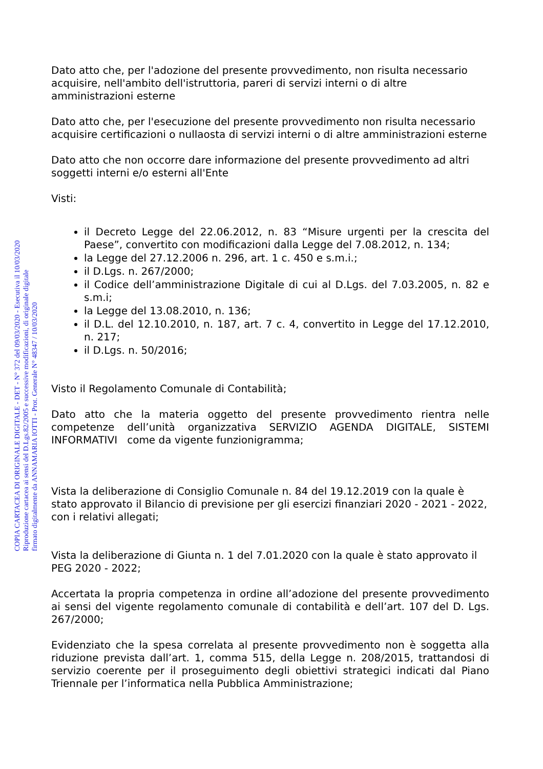COPIA CARTACEA DI ORIGINALE DIGITALE - DET - N° 372 del 09/03/2020 - Esecutiva il 10/03/2020
Riproduzione cartacea ai sensi del D.Lgs.82/2005 e successive modificazioni, di originale digitale
firmato digitalmente da ANNAMARIA IOTTI - Prot. Generale N° 48347 / 10/03/2020
Dato atto che, per l'adozione del presente provvedimento, non risulta necessario acquisire, nell'ambito dell'istruttoria, pareri di servizi interni o di altre amministrazioni esterne
Dato atto che, per l'esecuzione del presente provvedimento non risulta necessario acquisire certificazioni o nullaosta di servizi interni o di altre amministrazioni esterne
Dato atto che non occorre dare informazione del presente provvedimento ad altri soggetti interni e/o esterni all'Ente
Visti:
il Decreto Legge del 22.06.2012, n. 83 “Misure urgenti per la crescita del Paese”, convertito con modificazioni dalla Legge del 7.08.2012, n. 134;
la Legge del 27.12.2006 n. 296, art. 1 c. 450 e s.m.i.;
il D.Lgs. n. 267/2000;
il Codice dell’amministrazione Digitale di cui al D.Lgs. del 7.03.2005, n. 82 e s.m.i;
la Legge del 13.08.2010, n. 136;
il D.L. del 12.10.2010, n. 187, art. 7 c. 4, convertito in Legge del 17.12.2010, n. 217;
il D.Lgs. n. 50/2016;
Visto il Regolamento Comunale di Contabilità;
Dato atto che la materia oggetto del presente provvedimento rientra nelle competenze dell’unità organizzativa SERVIZIO AGENDA DIGITALE, SISTEMI INFORMATIVI come da vigente funzionigramma;
Vista la deliberazione di Consiglio Comunale n. 84 del 19.12.2019 con la quale è stato approvato il Bilancio di previsione per gli esercizi finanziari 2020 - 2021 - 2022, con i relativi allegati;
Vista la deliberazione di Giunta n. 1 del 7.01.2020 con la quale è stato approvato il PEG 2020 - 2022;
Accertata la propria competenza in ordine all’adozione del presente provvedimento ai sensi del vigente regolamento comunale di contabilità e dell’art. 107 del D. Lgs. 267/2000;
Evidenziato che la spesa correlata al presente provvedimento non è soggetta alla riduzione prevista dall’art. 1, comma 515, della Legge n. 208/2015, trattandosi di servizio coerente per il proseguimento degli obiettivi strategici indicati dal Piano Triennale per l’informatica nella Pubblica Amministrazione;